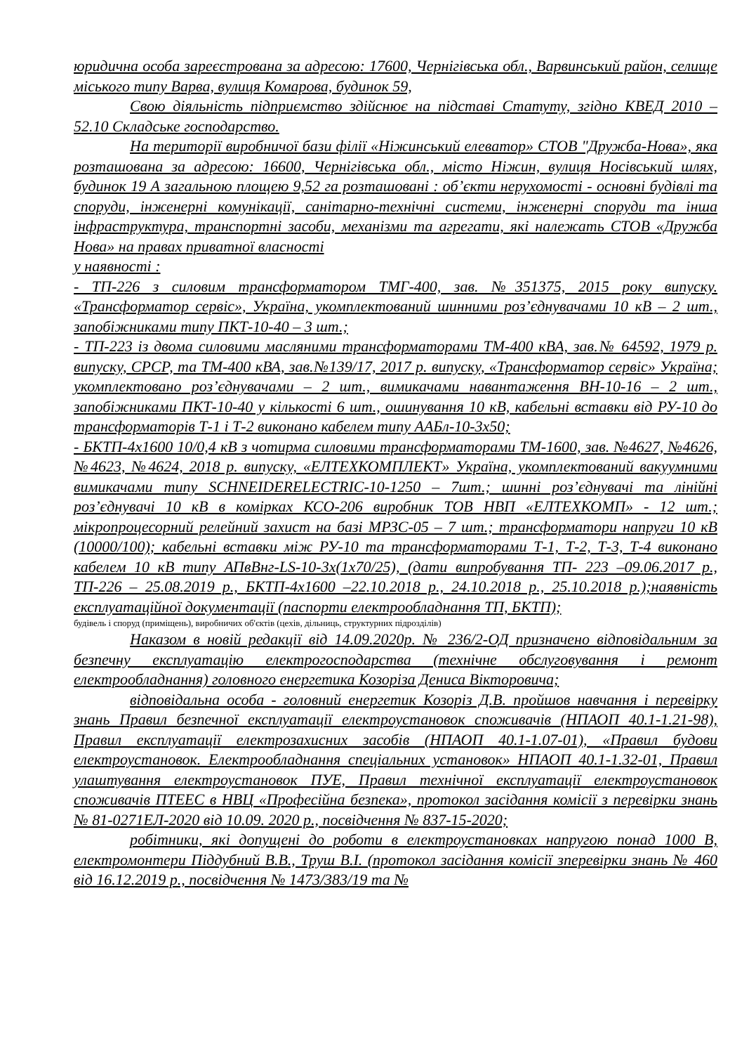юридична особа зареєстрована за адресою: 17600, Чернігівська обл., Варвинський район, селище міського типу Варва, вулиця Комарова, будинок 59,
Свою діяльність підприємство здійснює на підставі Статуту, згідно КВЕД 2010 – 52.10 Складське господарство.
На території виробничої бази філії «Ніжинський елеватор» СТОВ "Дружба-Нова», яка розташована за адресою: 16600, Чернігівська обл., місто Ніжин, вулиця Носівський шлях, будинок 19 А загальною площею 9,52 га розташовані : об’єкти нерухомості - основні будівлі та споруди, інженерні комунікації, санітарно-технічні системи, інженерні споруди та інша інфраструктура, транспортні засоби, механізми та агрегати, які належать СТОВ «Дружба Нова» на правах приватної власності
у наявності :
- ТП-226 з силовим трансформатором ТМГ-400, зав. №351375, 2015 року випуску. «Трансформатор сервіс», Україна, укомплектований шинними роз’єднувачами 10 кВ – 2 шт., запобіжниками типу ПКТ-10-40 – 3 шт.;
- ТП-223 із двома силовими масляними трансформаторами ТМ-400 кВА, зав.№ 64592, 1979 р. випуску, СРСР, та ТМ-400 кВА, зав.№139/17, 2017 р. випуску, «Трансформатор сервіс» Україна; укомплектовано роз’єднувачами – 2 шт., вимикачами навантаження ВН-10-16 – 2 шт., запобіжниками ПКТ-10-40 у кількості 6 шт., ошинування 10 кВ, кабельні вставки від РУ-10 до трансформаторів Т-1 і Т-2 виконано кабелем типу ААБл-10-3х50;
- БКТП-4х1600 10/0,4 кВ з чотирма силовими трансформаторами ТМ-1600, зав. №4627, №4626, №4623, №4624, 2018 р. випуску, «ЕЛТЕХКОМПЛЕКТ» Україна, укомплектований вакуумними вимикачами типу SCHNEIDERELECTRIC-10-1250 – 7шт.; шинні роз’єднувачі та лінійні роз’єднувачі 10 кВ в комірках КСО-206 виробник ТОВ НВП «ЕЛТЕХКОМП» - 12 шт.; мікропроцесорний релейний захист на базі МРЗС-05 – 7 шт.; трансформатори напруги 10 кВ (10000/100); кабельні вставки між РУ-10 та трансформаторами Т-1, Т-2, Т-3, Т-4 виконано кабелем 10 кВ типу АПвВнг-LS-10-3х(1х70/25), (дати випробування ТП- 223 –09.06.2017 р., ТП-226 – 25.08.2019 р., БКТП-4х1600 –22.10.2018 р., 24.10.2018 р., 25.10.2018 р.);наявність експлуатаційної документації (паспорти електрообладнання ТП, БКТП);
будівель і споруд (приміщень), виробничих об'єктів (цехів, дільниць, структурних підрозділів)
Наказом в новій редакції від 14.09.2020р. № 236/2-ОД призначено відповідальним за безпечну експлуатацію електрогосподарства (технічне обслуговування і ремонт електрообладнання) головного енергетика Козоріза Дениса Вікторовича;
відповідальна особа - головний енергетик Козоріз Д.В. пройшов навчання і перевірку знань Правил безпечної експлуатації електроустановок споживачів (НПАОП 40.1-1.21-98), Правил експлуатації електрозахисних засобів (НПАОП 40.1-1.07-01), «Правил будови електроустановок. Електрообладнання спеціальних установок» НПАОП 40.1-1.32-01, Правил улаштування електроустановок ПУЕ, Правил технічної експлуатації електроустановок споживачів ПТЕЕС в НВЦ «Професійна безпека», протокол засідання комісії з перевірки знань № 81-0271ЕЛ-2020 від 10.09. 2020 р., посвідчення № 837-15-2020;
робітники, які допущені до роботи в електроустановках напругою понад 1000 В, електромонтери Піддубний В.В., Труш В.І. (протокол засідання комісії зперевірки знань № 460 від 16.12.2019 р., посвідчення № 1473/383/19 та №